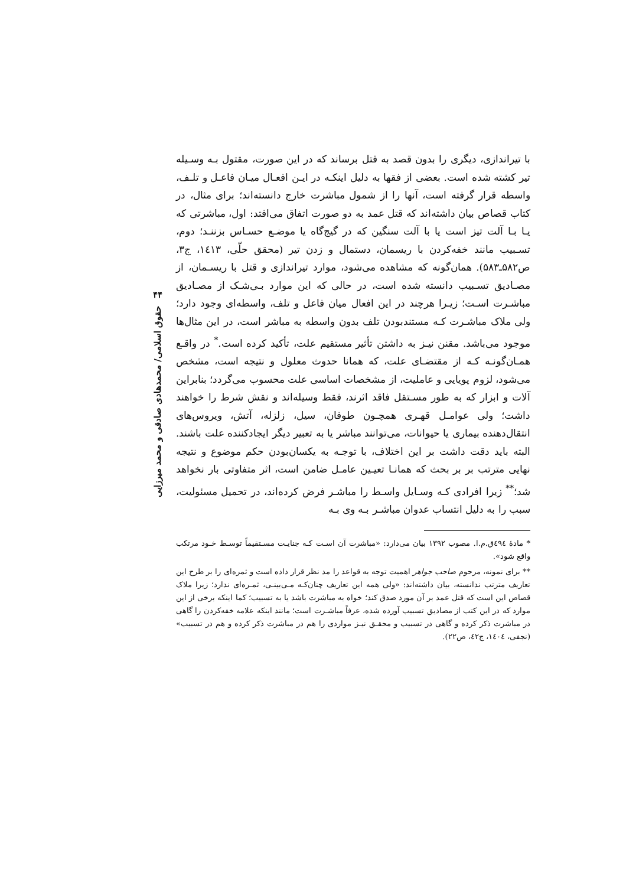۴۴
حقوق اسلامی/ محمدهادی صادقی و محمد میرزایی
با تیراندازی، دیگری را بدون قصد به قتل برساند که در این صورت، مقتول بـه وسـیله تیر کشته شده است. بعضی از فقها به دلیل اینکـه در ایـن افعـال میـان فاعـل و تلـف، واسطه قرار گرفته است، آنها را از شمول مباشرت خارج دانسته‌اند؛ برای مثال، در کتاب قصاص بیان داشته‌اند که قتل عمد به دو صورت اتفاق می‌افتد: اول، مباشرتی که یـا بـا آلت تیز است یا با آلت سنگین که در گیج‌گاه یا موضـع حسـاس بزننـد؛ دوم، تسـبیب مانند خفه‌کردن با ریسمان، دستمال و زدن تیر (محقق حلّی، ۱٤۱۳، ج۳، ص۵۸۲ـ۵۸۳). همان‌گونه که مشاهده می‌شود، موارد تیراندازی و قتل با ریسـمان، از مصـادیق تسـبیب دانسته شده است، در حالی که این موارد بـی‌شـک از مصـادیق مباشـرت اسـت؛ زیـرا هرچند در این افعال میان فاعل و تلف، واسطه‌ای وجود دارد؛ ولی ملاک مباشـرت کـه مستندبودن تلف بدون واسطه به مباشر است، در این مثال‌ها موجود می‌باشد. مقنن نیـز به داشتن تأثیر مستقیم علت، تأکید کرده است.<sup>*</sup> در واقـع همـان‌گونـه کـه از مقتضـای علت، که همانا حدوث معلول و نتیجه است، مشخص می‌شود، لزوم پویایی و عاملیت، از مشخصات اساسی علت محسوب می‌گردد؛ بنابراین آلات و ابزار که به طور مسـتقل فاقد اثرند، فقط وسیله‌اند و نقش شرط را خواهند داشت؛ ولی عوامـل قهـری همچـون طوفان، سیل، زلزله، آتش، ویروس‌های انتقال‌دهنده بیماری یا حیوانات، می‌توانند مباشر یا به تعبیر دیگر ایجادکننده علت باشند. البته باید دقت داشت بر این اختلاف، با توجـه به یکسان‌بودن حکم موضوع و نتیجه نهایی مترتب بر بر بحث که همانـا تعیـین عامـل ضامن است، اثر متفاوتی بار نخواهد شد؛<sup>**</sup> زیرا افرادی کـه وسـایل واسـط را مباشـر فرض کرده‌اند، در تحمیل مسئولیت، سبب را به دلیل انتساب عدوان مباشـر بـه وی بـه
* مادهٔ ٤۹٤ق.م.ا. مصوب ۱۳۹۲ بیان می‌دارد: «مباشرت آن اسـت کـه جنایـت مسـتقیماً توسـط خـود مرتکب واقع شود».
** برای نمونه، مرحوم صاحب جواهر اهمیت توجه به قواعد را مد نظر قرار داده است و ثمره‌ای را بر طرح این تعاریف مترتب ندانسته، بیان داشته‌اند: «ولی همه این تعاریف چنان‌کـه مـی‌بینـی، ثمـره‌ای ندارد؛ زیرا ملاک قصاص این است که قتل عمد بر آن مورد صدق کند؛ خواه به مباشرت باشد یا به تسبیب؛ کما اینکه برخی از این موارد که در این کتب از مصادیق تسبیب آورده شده، عرفاً مباشـرت است؛ مانند اینکه علامه خفه‌کردن را گاهی در مباشرت ذکر کرده و گاهی در تسبیب و محقـق نیـز مواردی را هم در مباشرت ذکر کرده و هم در تسبیب» (نجفی، ۱٤۰٤، ج٤۲، ص۲۲).